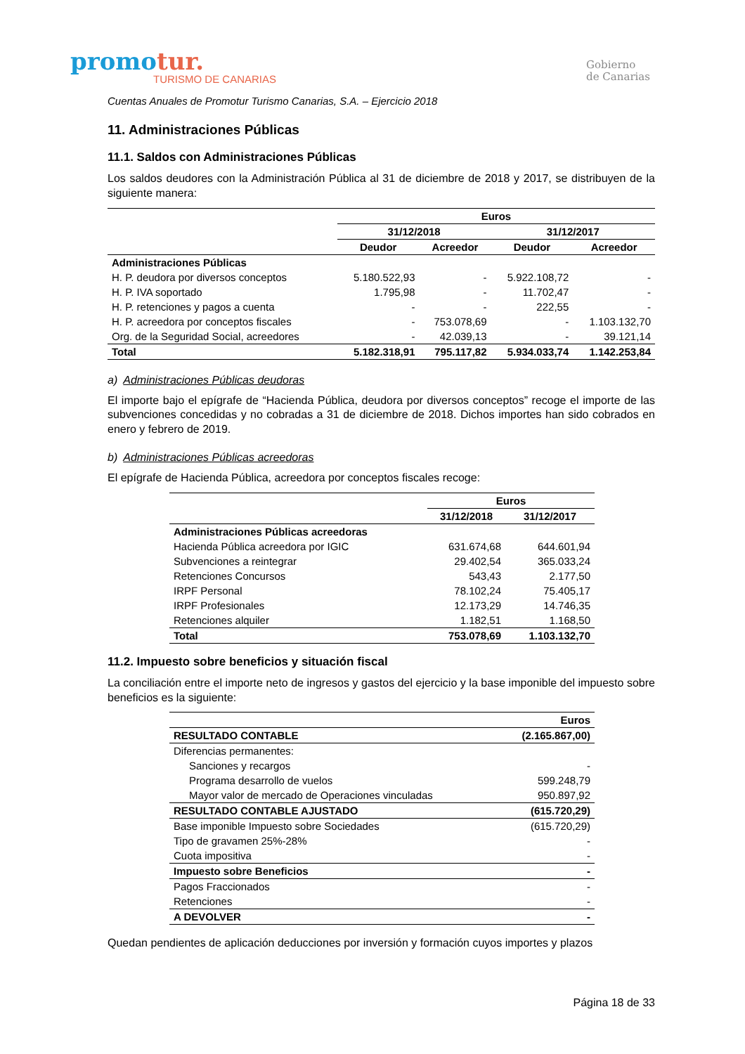promotur.
TURISMO DE CANARIAS
Gobierno
de Canarias
Cuentas Anuales de Promotur Turismo Canarias, S.A. – Ejercicio 2018
11. Administraciones Públicas
11.1. Saldos con Administraciones Públicas
Los saldos deudores con la Administración Pública al 31 de diciembre de 2018 y 2017, se distribuyen de la siguiente manera:
| | Euros | | | |
| --- | --- | --- | --- | --- |
| | 31/12/2018 | | 31/12/2017 | |
| | Deudor | Acreedor | Deudor | Acreedor |
| Administraciones Públicas | | | | |
| H. P. deudora por diversos conceptos | 5.180.522,93 | - | 5.922.108,72 | - |
| H. P. IVA soportado | 1.795,98 | - | 11.702,47 | - |
| H. P. retenciones y pagos a cuenta | - | - | 222,55 | - |
| H. P. acreedora por conceptos fiscales | - | 753.078,69 | - | 1.103.132,70 |
| Org. de la Seguridad Social, acreedores | - | 42.039,13 | - | 39.121,14 |
| Total | 5.182.318,91 | 795.117,82 | 5.934.033,74 | 1.142.253,84 |
a) Administraciones Públicas deudoras
El importe bajo el epígrafe de “Hacienda Pública, deudora por diversos conceptos” recoge el importe de las subvenciones concedidas y no cobradas a 31 de diciembre de 2018. Dichos importes han sido cobrados en enero y febrero de 2019.
b) Administraciones Públicas acreedoras
El epígrafe de Hacienda Pública, acreedora por conceptos fiscales recoge:
| | Euros | |
| --- | --- | --- |
| | 31/12/2018 | 31/12/2017 |
| Administraciones Públicas acreedoras | | |
| Hacienda Pública acreedora por IGIC | 631.674,68 | 644.601,94 |
| Subvenciones a reintegrar | 29.402,54 | 365.033,24 |
| Retenciones Concursos | 543,43 | 2.177,50 |
| IRPF Personal | 78.102,24 | 75.405,17 |
| IRPF Profesionales | 12.173,29 | 14.746,35 |
| Retenciones alquiler | 1.182,51 | 1.168,50 |
| Total | 753.078,69 | 1.103.132,70 |
11.2. Impuesto sobre beneficios y situación fiscal
La conciliación entre el importe neto de ingresos y gastos del ejercicio y la base imponible del impuesto sobre beneficios es la siguiente:
| | Euros |
| --- | --- |
| RESULTADO CONTABLE | (2.165.867,00) |
| Diferencias permanentes: | |
| Sanciones y recargos | - |
| Programa desarrollo de vuelos | 599.248,79 |
| Mayor valor de mercado de Operaciones vinculadas | 950.897,92 |
| RESULTADO CONTABLE AJUSTADO | (615.720,29) |
| Base imponible Impuesto sobre Sociedades | (615.720,29) |
| Tipo de gravamen 25%-28% | - |
| Cuota impositiva | - |
| Impuesto sobre Beneficios | - |
| Pagos Fraccionados | - |
| Retenciones | - |
| A DEVOLVER | - |
Quedan pendientes de aplicación deducciones por inversión y formación cuyos importes y plazos
Página 18 de 33